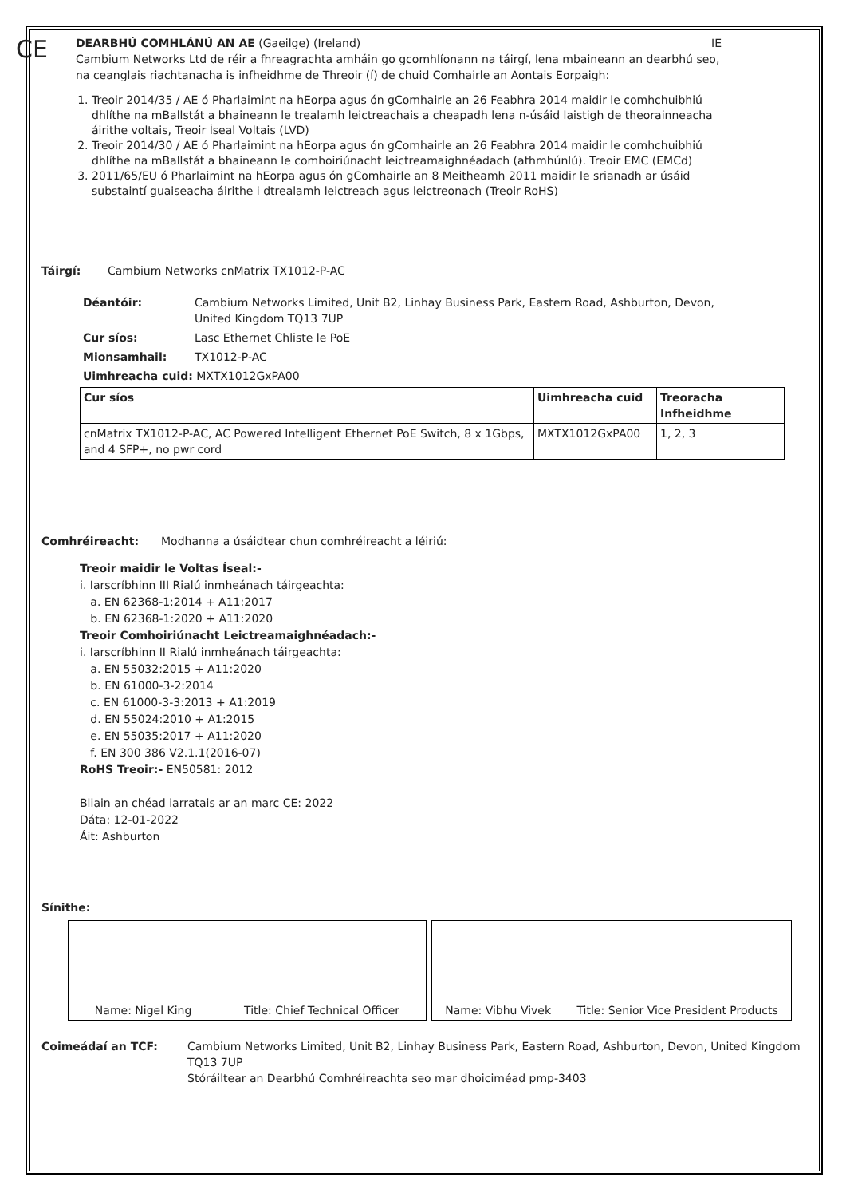CE
DEARBHÚ COMHLÁNÚ AN AE (Gaeilge) (Ireland) IE
Cambium Networks Ltd de réir a fhreagrachta amháin go gcomhlíonann na táirgí, lena mbaineann an dearbhú seo, na ceanglais riachtanacha is infheidhme de Threoir (í) de chuid Comhairle an Aontais Eorpaigh:
1. Treoir 2014/35 / AE ó Pharlaimint na hEorpa agus ón gComhairle an 26 Feabhra 2014 maidir le comhchuibhiú dhlíthe na mBallstát a bhaineann le trealamh leictreachais a cheapadh lena n-úsáid laistigh de theorainneacha áirithe voltais, Treoir Íseal Voltais (LVD)
2. Treoir 2014/30 / AE ó Pharlaimint na hEorpa agus ón gComhairle an 26 Feabhra 2014 maidir le comhchuibhiú dhlíthe na mBallstát a bhaineann le comhoiriúnacht leictreamaighnéadach (athmhúnlú). Treoir EMC (EMCd)
3. 2011/65/EU ó Pharlaimint na hEorpa agus ón gComhairle an 8 Meitheamh 2011 maidir le srianadh ar úsáid substaintí guaiseacha áirithe i dtrealamh leictreach agus leictreonach (Treoir RoHS)
Táirgí: Cambium Networks cnMatrix TX1012-P-AC
Déantóir: Cambium Networks Limited, Unit B2, Linhay Business Park, Eastern Road, Ashburton, Devon, United Kingdom TQ13 7UP
Cur síos: Lasc Ethernet Chliste le PoE
Mionsamhail: TX1012-P-AC
Uimhreacha cuid: MXTX1012GxPA00
| Cur síos | Uimhreacha cuid | Treoracha Infheidhme |
| --- | --- | --- |
| cnMatrix TX1012-P-AC, AC Powered Intelligent Ethernet PoE Switch, 8 x 1Gbps, and 4 SFP+, no pwr cord | MXTX1012GxPA00 | 1, 2, 3 |
Comhréireacht: Modhanna a úsáidtear chun comhréireacht a léiriú:
Treoir maidir le Voltas Íseal:-
i. Iarscríbhinn III Rialú inmheánach táirgeachta:
a. EN 62368-1:2014 + A11:2017
b. EN 62368-1:2020 + A11:2020
Treoir Comhoiriúnacht Leictreamaighnéadach:-
i. Iarscríbhinn II Rialú inmheánach táirgeachta:
a. EN 55032:2015 + A11:2020
b. EN 61000-3-2:2014
c. EN 61000-3-3:2013 + A1:2019
d. EN 55024:2010 + A1:2015
e. EN 55035:2017 + A11:2020
f. EN 300 386 V2.1.1(2016-07)
RoHS Treoir:- EN50581: 2012
Bliain an chéad iarratais ar an marc CE: 2022
Dáta: 12-01-2022
Áit: Ashburton
Sínithe:
Name: Nigel King Title: Chief Technical Officer Name: Vibhu Vivek Title: Senior Vice President Products
Coimeádaí an TCF: Cambium Networks Limited, Unit B2, Linhay Business Park, Eastern Road, Ashburton, Devon, United Kingdom TQ13 7UP
Stóráiltear an Dearbhú Comhréireachta seo mar dhoiciméad pmp-3403